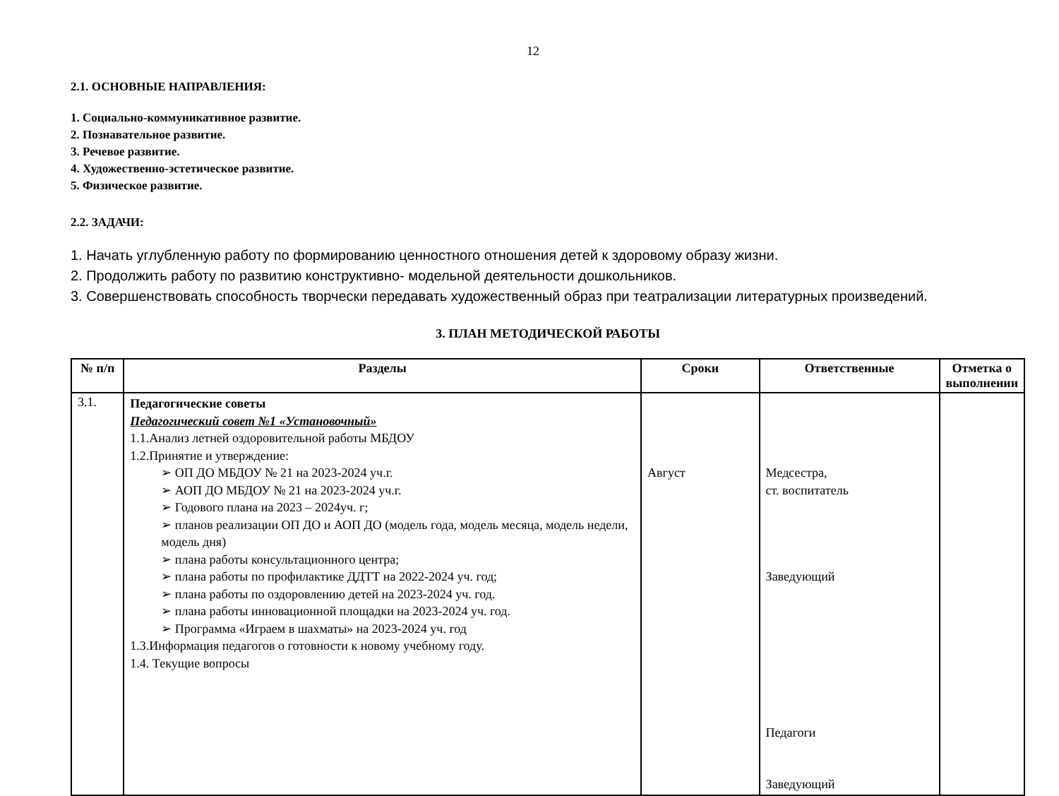12
2.1. ОСНОВНЫЕ НАПРАВЛЕНИЯ:
1. Социально-коммуникативное развитие.
2. Познавательное развитие.
3. Речевое развитие.
4. Художественно-эстетическое развитие.
5. Физическое развитие.
2.2. ЗАДАЧИ:
1. Начать углубленную работу по формированию ценностного отношения детей к здоровому образу жизни.
2. Продолжить работу по развитию конструктивно- модельной деятельности дошкольников.
3. Совершенствовать способность творчески передавать художественный образ при театрализации литературных произведений.
3. ПЛАН МЕТОДИЧЕСКОЙ РАБОТЫ
| № п/п | Разделы | Сроки | Ответственные | Отметка о выполнении |
| --- | --- | --- | --- | --- |
| 3.1. | Педагогические советы Педагогический совет №1 «Установочный» 1.1.Анализ летней оздоровительной работы МБДОУ 1.2.Принятие и утверждение: ➢ ОП ДО МБДОУ № 21 на 2023-2024 уч.г. ➢ АОП ДО МБДОУ № 21 на 2023-2024 уч.г. ➢ Годового плана на 2023 – 2024уч. г; ➢ планов реализации ОП ДО и АОП ДО (модель года, модель месяца, модель недели, модель дня) ➢ плана работы консультационного центра; ➢ плана работы по профилактике ДДТТ на 2022-2024 уч. год; ➢ плана работы по оздоровлению детей на 2023-2024 уч. год. ➢ плана работы инновационной площадки на 2023-2024 уч. год. ➢ Программа «Играем в шахматы» на 2023-2024 уч. год 1.3.Информация педагогов о готовности к новому учебному году. 1.4. Текущие вопросы | Август | Медсестра, ст. воспитатель Заведующий Педагоги Заведующий | |